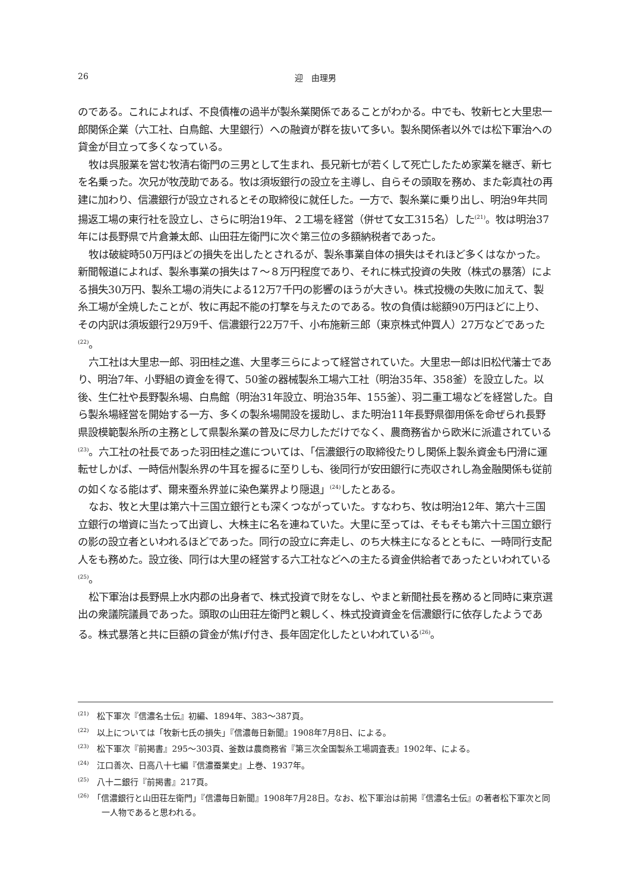26 迎　由理男
のである。これによれば、不良債権の過半が製糸業関係であることがわかる。中でも、牧新七と大里忠一郎関係企業（六工社、白鳥館、大里銀行）への融資が群を抜いて多い。製糸関係者以外では松下軍治への貸金が目立って多くなっている。
牧は呉服業を営む牧清右衛門の三男として生まれ、長兄新七が若くして死亡したため家業を継ぎ、新七を名乗った。次兄が牧茂助である。牧は須坂銀行の設立を主導し、自らその頭取を務め、また彰真社の再建に加わり、信濃銀行が設立されるとその取締役に就任した。一方で、製糸業に乗り出し、明治9年共同揚返工場の東行社を設立し、さらに明治19年、２工場を経営（併せて女工315名）した<sup>(21)</sup>。牧は明治37年には長野県で片倉兼太郎、山田荘左衛門に次ぐ第三位の多額納税者であった。
牧は破綻時50万円ほどの損失を出したとされるが、製糸事業自体の損失はそれほど多くはなかった。新聞報道によれば、製糸事業の損失は７～８万円程度であり、それに株式投資の失敗（株式の暴落）による損失30万円、製糸工場の消失による12万7千円の影響のほうが大きい。株式投機の失敗に加えて、製糸工場が全焼したことが、牧に再起不能の打撃を与えたのである。牧の負債は総額90万円ほどに上り、その内訳は須坂銀行29万9千、信濃銀行22万7千、小布施新三郎（東京株式仲買人）27万などであった<sup>(22)</sup>。
六工社は大里忠一郎、羽田桂之進、大里孝三らによって経営されていた。大里忠一郎は旧松代藩士であり、明治7年、小野組の資金を得て、50釜の器械製糸工場六工社（明治35年、358釜）を設立した。以後、生仁社や長野製糸場、白鳥館（明治31年設立、明治35年、155釜）、羽二重工場などを経営した。自ら製糸場経営を開始する一方、多くの製糸場開設を援助し、また明治11年長野県御用係を命ぜられ長野県設模範製糸所の主務として県製糸業の普及に尽力しただけでなく、農商務省から欧米に派遣されている<sup>(23)</sup>。六工社の社長であった羽田桂之進については、「信濃銀行の取締役たりし関係上製糸資金も円滑に運転せしかば、一時信州製糸界の牛耳を握るに至りしも、後同行が安田銀行に売収されし為金融関係も従前の如くなる能はず、爾来蚕糸界並に染色業界より隠退」<sup>(24)</sup>したとある。
なお、牧と大里は第六十三国立銀行とも深くつながっていた。すなわち、牧は明治12年、第六十三国立銀行の増資に当たって出資し、大株主に名を連ねていた。大里に至っては、そもそも第六十三国立銀行の影の設立者といわれるほどであった。同行の設立に奔走し、のち大株主になるとともに、一時同行支配人をも務めた。設立後、同行は大里の経営する六工社などへの主たる資金供給者であったといわれている<sup>(25)</sup>。
松下軍治は長野県上水内郡の出身者で、株式投資で財をなし、やまと新聞社長を務めると同時に東京選出の衆議院議員であった。頭取の山田荘左衛門と親しく、株式投資資金を信濃銀行に依存したようである。株式暴落と共に巨額の貸金が焦げ付き、長年固定化したといわれている<sup>(26)</sup>。
<sup>(21)</sup>　松下軍次『信濃名士伝』初編、1894年、383～387頁。
<sup>(22)</sup>　以上については「牧新七氏の損失」『信濃毎日新聞』1908年7月8日、による。
<sup>(23)</sup>　松下軍次『前掲書』295～303頁、釜数は農商務省『第三次全国製糸工場調査表』1902年、による。
<sup>(24)</sup>　江口善次、日高八十七編『信濃蚕業史』上巻、1937年。
<sup>(25)</sup>　八十二銀行『前掲書』217頁。
<sup>(26)</sup>　「信濃銀行と山田荘左衛門」『信濃毎日新聞』1908年7月28日。なお、松下軍治は前掲『信濃名士伝』の著者松下軍次と同一人物であると思われる。